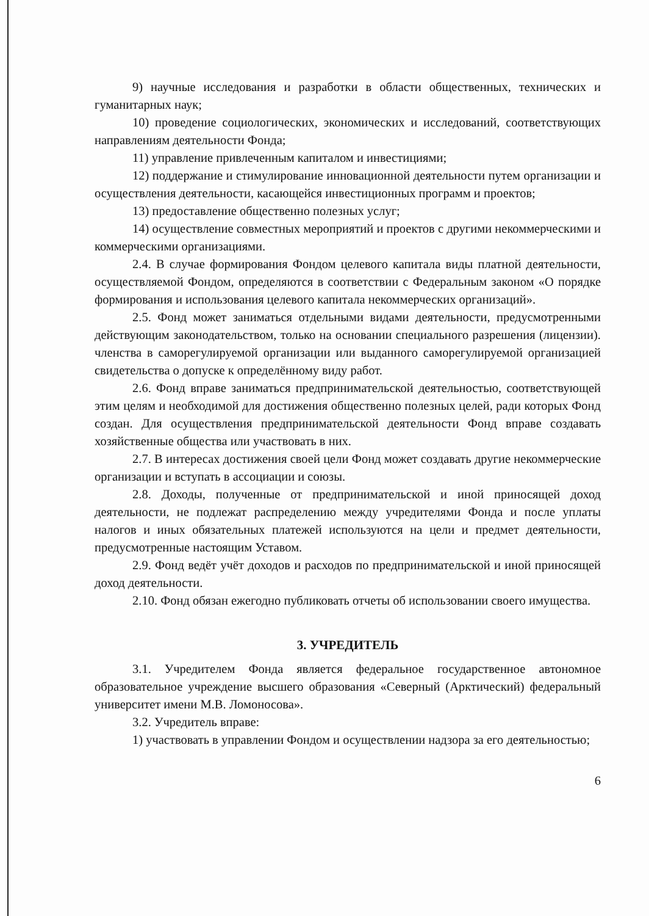9) научные исследования и разработки в области общественных, технических и гуманитарных наук;
10) проведение социологических, экономических и исследований, соответствующих направлениям деятельности Фонда;
11) управление привлеченным капиталом и инвестициями;
12) поддержание и стимулирование инновационной деятельности путем организации и осуществления деятельности, касающейся инвестиционных программ и проектов;
13) предоставление общественно полезных услуг;
14) осуществление совместных мероприятий и проектов с другими некоммерческими и коммерческими организациями.
2.4. В случае формирования Фондом целевого капитала виды платной деятельности, осуществляемой Фондом, определяются в соответствии с Федеральным законом «О порядке формирования и использования целевого капитала некоммерческих организаций».
2.5. Фонд может заниматься отдельными видами деятельности, предусмотренными действующим законодательством, только на основании специального разрешения (лицензии). членства в саморегулируемой организации или выданного саморегулируемой организацией свидетельства о допуске к определённому виду работ.
2.6. Фонд вправе заниматься предпринимательской деятельностью, соответствующей этим целям и необходимой для достижения общественно полезных целей, ради которых Фонд создан. Для осуществления предпринимательской деятельности Фонд вправе создавать хозяйственные общества или участвовать в них.
2.7. В интересах достижения своей цели Фонд может создавать другие некоммерческие организации и вступать в ассоциации и союзы.
2.8. Доходы, полученные от предпринимательской и иной приносящей доход деятельности, не подлежат распределению между учредителями Фонда и после уплаты налогов и иных обязательных платежей используются на цели и предмет деятельности, предусмотренные настоящим Уставом.
2.9. Фонд ведёт учёт доходов и расходов по предпринимательской и иной приносящей доход деятельности.
2.10. Фонд обязан ежегодно публиковать отчеты об использовании своего имущества.
3. УЧРЕДИТЕЛЬ
3.1. Учредителем Фонда является федеральное государственное автономное образовательное учреждение высшего образования «Северный (Арктический) федеральный университет имени М.В. Ломоносова».
3.2. Учредитель вправе:
1) участвовать в управлении Фондом и осуществлении надзора за его деятельностью;
6